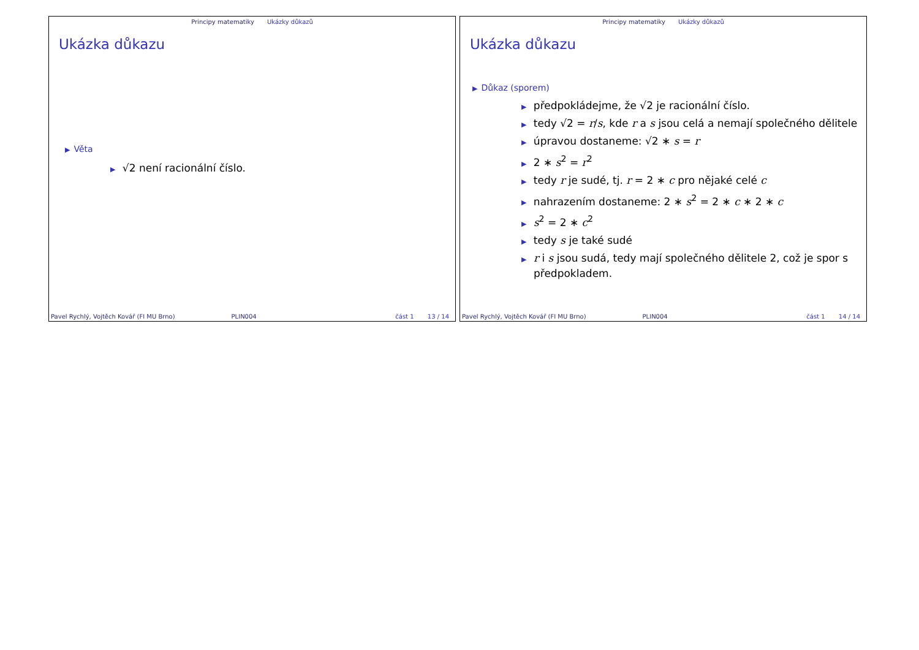Principy matematiky Ukázky důkazů
Ukázka důkazu
▶ Věta
▶ √2 není racionální číslo.
Pavel Rychlý, Vojtěch Kovář (FI MU Brno) PLIN004 část 1 13 / 14
Principy matematiky Ukázky důkazů
Ukázka důkazu
▶ Důkaz (sporem)
▶ předpokládejme, že √2 je racionální číslo.
▶ tedy √2 = r/s, kde r a s jsou celá a nemají společného dělitele
▶ úpravou dostaneme: √2 ∗ s = r
▶ 2 ∗ s<sup>2</sup> = r<sup>2</sup>
▶ tedy r je sudé, tj. r = 2 ∗ c pro nějaké celé c
▶ nahrazením dostaneme: 2 ∗ s<sup>2</sup> = 2 ∗ c ∗ 2 ∗ c
▶ s<sup>2</sup> = 2 ∗ c<sup>2</sup>
▶ tedy s je také sudé
▶ r i s jsou sudá, tedy mají společného dělitele 2, což je spor s předpokladem.
Pavel Rychlý, Vojtěch Kovář (FI MU Brno) PLIN004 část 1 14 / 14